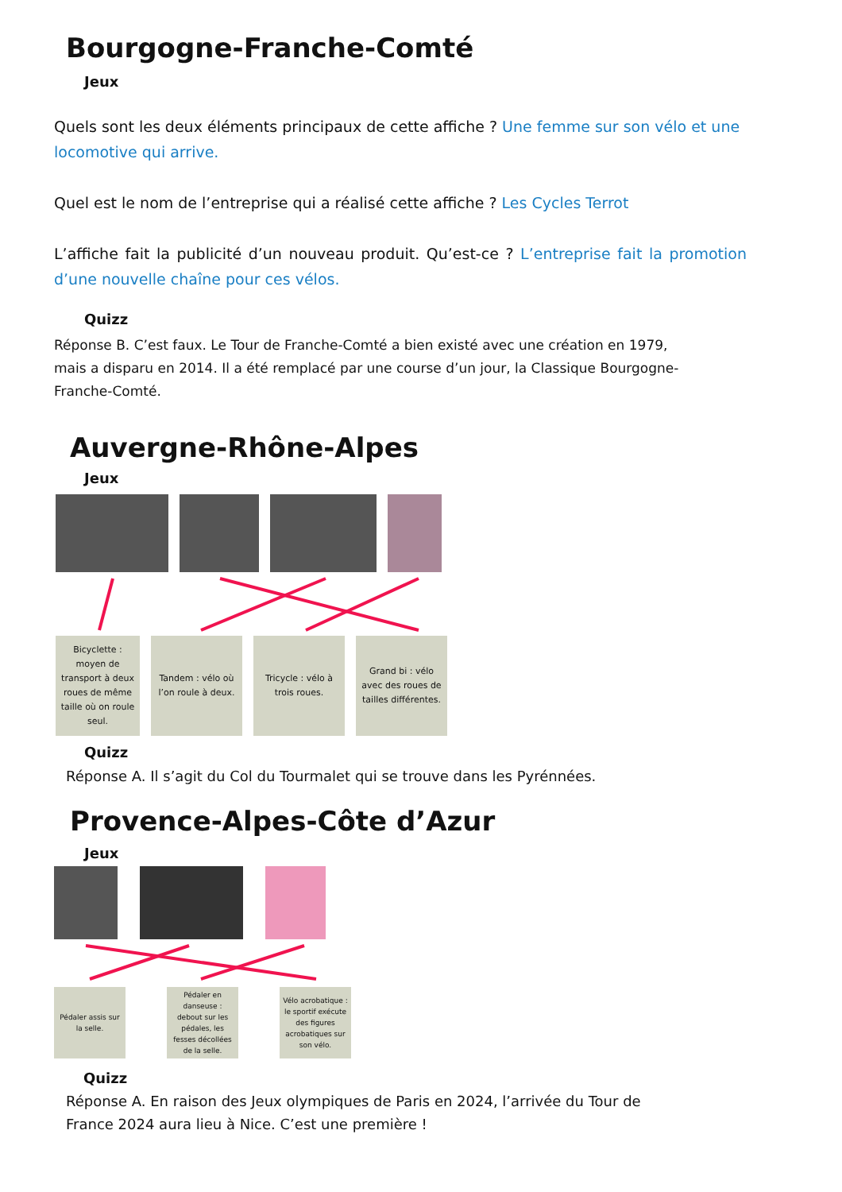Bourgogne-Franche-Comté
Jeux
Quels sont les deux éléments principaux de cette affiche ? Une femme sur son vélo et une locomotive qui arrive.
Quel est le nom de l’entreprise qui a réalisé cette affiche ? Les Cycles Terrot
L’affiche fait la publicité d’un nouveau produit. Qu’est-ce ? L’entreprise fait la promotion d’une nouvelle chaîne pour ces vélos.
Quizz
Réponse B. C’est faux. Le Tour de Franche-Comté a bien existé avec une création en 1979, mais a disparu en 2014. Il a été remplacé par une course d’un jour, la Classique Bourgogne-Franche-Comté.
Auvergne-Rhône-Alpes
Jeux
Bicyclette : moyen de transport à deux roues de même taille où on roule seul.
Tandem : vélo où l’on roule à deux.
Tricycle : vélo à trois roues.
Grand bi : vélo avec des roues de tailles différentes.
Quizz
Réponse A. Il s’agit du Col du Tourmalet qui se trouve dans les Pyrénnées.
Provence-Alpes-Côte d’Azur
Jeux
Pédaler assis sur la selle.
Pédaler en danseuse : debout sur les pédales, les fesses décollées de la selle.
Vélo acrobatique : le sportif exécute des figures acrobatiques sur son vélo.
Quizz
Réponse A. En raison des Jeux olympiques de Paris en 2024, l’arrivée du Tour de France 2024 aura lieu à Nice. C’est une première !